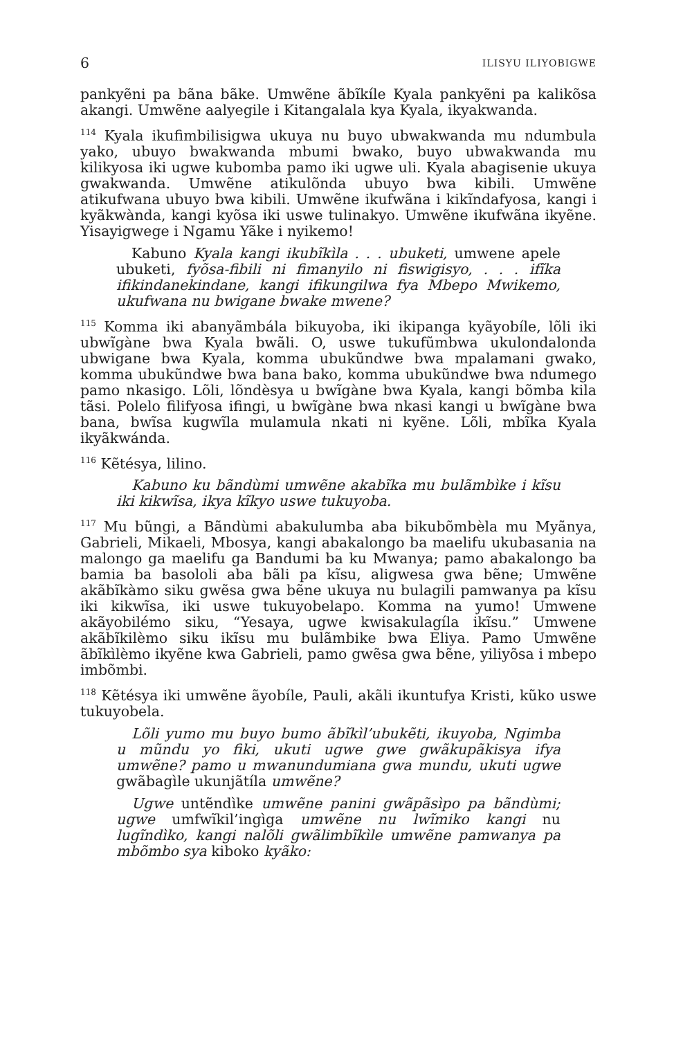6 ILISYU ILIYOBIGWE
pankyẽni pa bãna bãke. Umwẽne ãbĩkíle Kyala pankyẽni pa kalikõsa akangi. Umwẽne aalyegile i Kitangalala kya Kyala, ikyakwanda.
<sup>114</sup> Kyala ikufimbilisigwa ukuya nu buyo ubwakwanda mu ndumbula yako, ubuyo bwakwanda mbumi bwako, buyo ubwakwanda mu kilikyosa iki ugwe kubomba pamo iki ugwe uli. Kyala abagisenie ukuya gwakwanda. Umwẽne atikulõnda ubuyo bwa kibili. Umwẽne atikufwana ubuyo bwa kibili. Umwẽne ikufwãna i kikĩndafyosa, kangi i kyãkwànda, kangi kyõsa iki uswe tulinakyo. Umwẽne ikufwãna ikyẽne. Yisayigwege i Ngamu Yãke i nyikemo!
Kabuno Kyala kangi ikubĩkìla . . . ubuketi, umwene apele ubuketi, fyõsa-fibili ni fimanyilo ni fiswigisyo, . . . ifĩka ifikindanekindane, kangi ifikungilwa fya Mbepo Mwikemo, ukufwana nu bwigane bwake mwene?
<sup>115</sup> Komma iki abanyãmbála bikuyoba, iki ikipanga kyãyobíle, lõli iki ubwĩgàne bwa Kyala bwãli. O, uswe tukufũmbwa ukulondalonda ubwigane bwa Kyala, komma ubukũndwe bwa mpalamani gwako, komma ubukũndwe bwa bana bako, komma ubukũndwe bwa ndumego pamo nkasigo. Lõli, lõndèsya u bwĩgàne bwa Kyala, kangi bõmba kila tãsi. Polelo filifyosa ifingi, u bwĩgàne bwa nkasi kangi u bwĩgàne bwa bana, bwĩsa kugwĩla mulamula nkati ni kyẽne. Lõli, mbĩka Kyala ikyãkwánda.
<sup>116</sup> Kẽtésya, lilino.
Kabuno ku bãndùmi umwẽne akabĩka mu bulãmbìke i kĩsu iki kikwĩsa, ikya kĩkyo uswe tukuyoba.
<sup>117</sup> Mu bũngi, a Bãndùmi abakulumba aba bikubõmbèla mu Myãnya, Gabrieli, Mikaeli, Mbosya, kangi abakalongo ba maelifu ukubasania na malongo ga maelifu ga Bandumi ba ku Mwanya; pamo abakalongo ba bamia ba basololi aba bãli pa kĩsu, aligwesa gwa bẽne; Umwẽne akãbĩkàmo siku gwẽsa gwa bẽne ukuya nu bulagili pamwanya pa kĩsu iki kikwĩsa, iki uswe tukuyobelapo. Komma na yumo! Umwene akãyobilémo siku, “Yesaya, ugwe kwisakulagíla ikĩsu.” Umwene akãbĩkilèmo siku ikĩsu mu bulãmbike bwa Eliya. Pamo Umwẽne ãbĩkìlèmo ikyẽne kwa Gabrieli, pamo gwẽsa gwa bẽne, yiliyõsa i mbepo imbõmbi.
<sup>118</sup> Kẽtésya iki umwẽne ãyobíle, Pauli, akãli ikuntufya Kristi, kũko uswe tukuyobela.
Lõli yumo mu buyo bumo ãbĩkìl’ubukẽti, ikuyoba, Ngimba u mũndu yo fiki, ukuti ugwe gwe gwãkupãkisya ifya umwẽne? pamo u mwanundumiana gwa mundu, ukuti ugwe gwãbagìle ukunjãtíla umwẽne?
Ugwe untẽndìke umwẽne panini gwãpãsìpo pa bãndùmi; ugwe umfwĩkil’ingìga umwẽne nu lwĩmiko kangi nu lugĩndìko, kangi nalõli gwãlimbĩkìle umwẽne pamwanya pa mbõmbo sya kiboko kyãko: